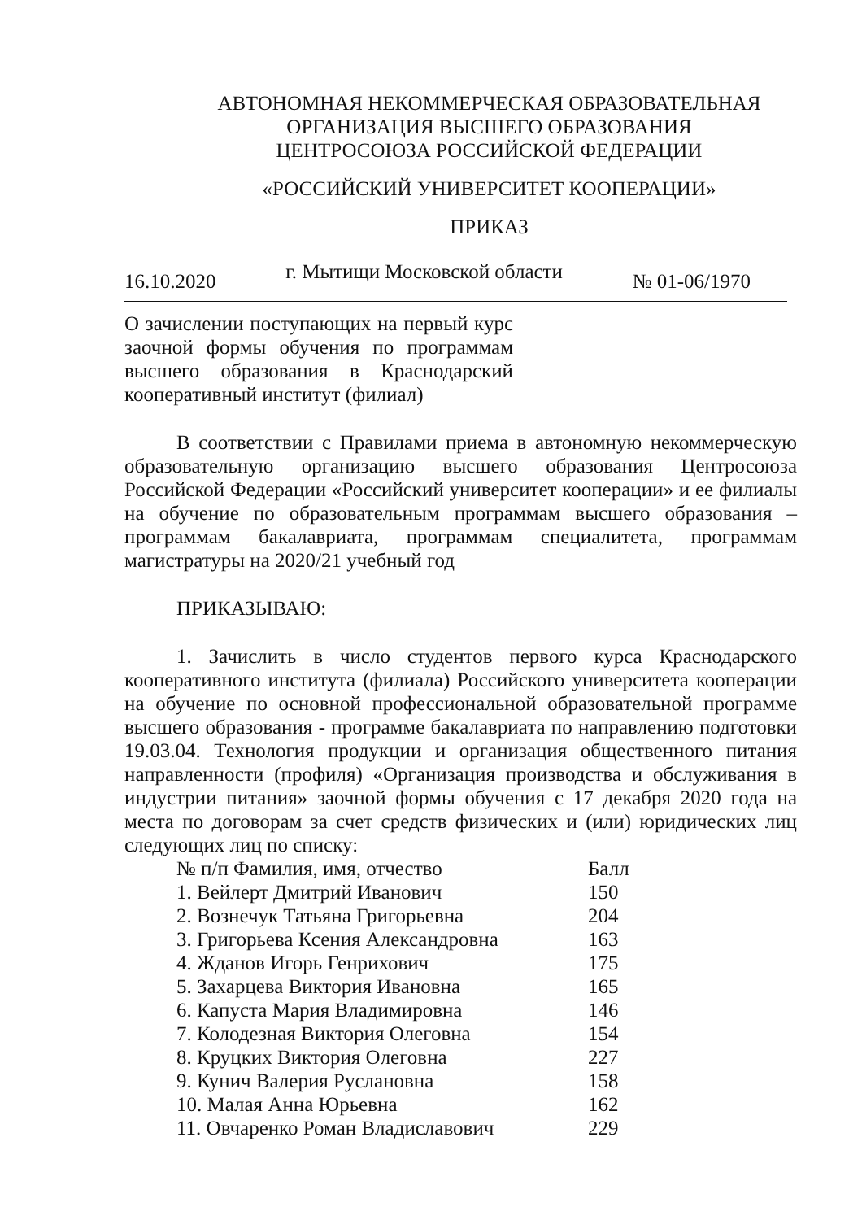АВТОНОМНАЯ НЕКОММЕРЧЕСКАЯ ОБРАЗОВАТЕЛЬНАЯ
ОРГАНИЗАЦИЯ ВЫСШЕГО ОБРАЗОВАНИЯ
ЦЕНТРОСОЮЗА РОССИЙСКОЙ ФЕДЕРАЦИИ
«РОССИЙСКИЙ УНИВЕРСИТЕТ КООПЕРАЦИИ»
ПРИКАЗ
16.10.2020 г. Мытищи Московской области № 01-06/1970
О зачислении поступающих на первый курс заочной формы обучения по программам высшего образования в Краснодарский кооперативный институт (филиал)
В соответствии с Правилами приема в автономную некоммерческую образовательную организацию высшего образования Центросоюза Российской Федерации «Российский университет кооперации» и ее филиалы на обучение по образовательным программам высшего образования – программам бакалавриата, программам специалитета, программам магистратуры на 2020/21 учебный год
ПРИКАЗЫВАЮ:
1. Зачислить в число студентов первого курса Краснодарского кооперативного института (филиала) Российского университета кооперации на обучение по основной профессиональной образовательной программе высшего образования - программе бакалавриата по направлению подготовки 19.03.04. Технология продукции и организация общественного питания направленности (профиля) «Организация производства и обслуживания в индустрии питания» заочной формы обучения с 17 декабря 2020 года на места по договорам за счет средств физических и (или) юридических лиц следующих лиц по списку:
| № п/п Фамилия, имя, отчество | Балл |
| --- | --- |
| 1. Вейлерт Дмитрий Иванович | 150 |
| 2. Вознечук Татьяна Григорьевна | 204 |
| 3. Григорьева Ксения Александровна | 163 |
| 4. Жданов Игорь Генрихович | 175 |
| 5. Захарцева Виктория Ивановна | 165 |
| 6. Капуста Мария Владимировна | 146 |
| 7. Колодезная Виктория Олеговна | 154 |
| 8. Круцких Виктория Олеговна | 227 |
| 9. Кунич Валерия Руслановна | 158 |
| 10. Малая Анна Юрьевна | 162 |
| 11. Овчаренко Роман Владиславович | 229 |